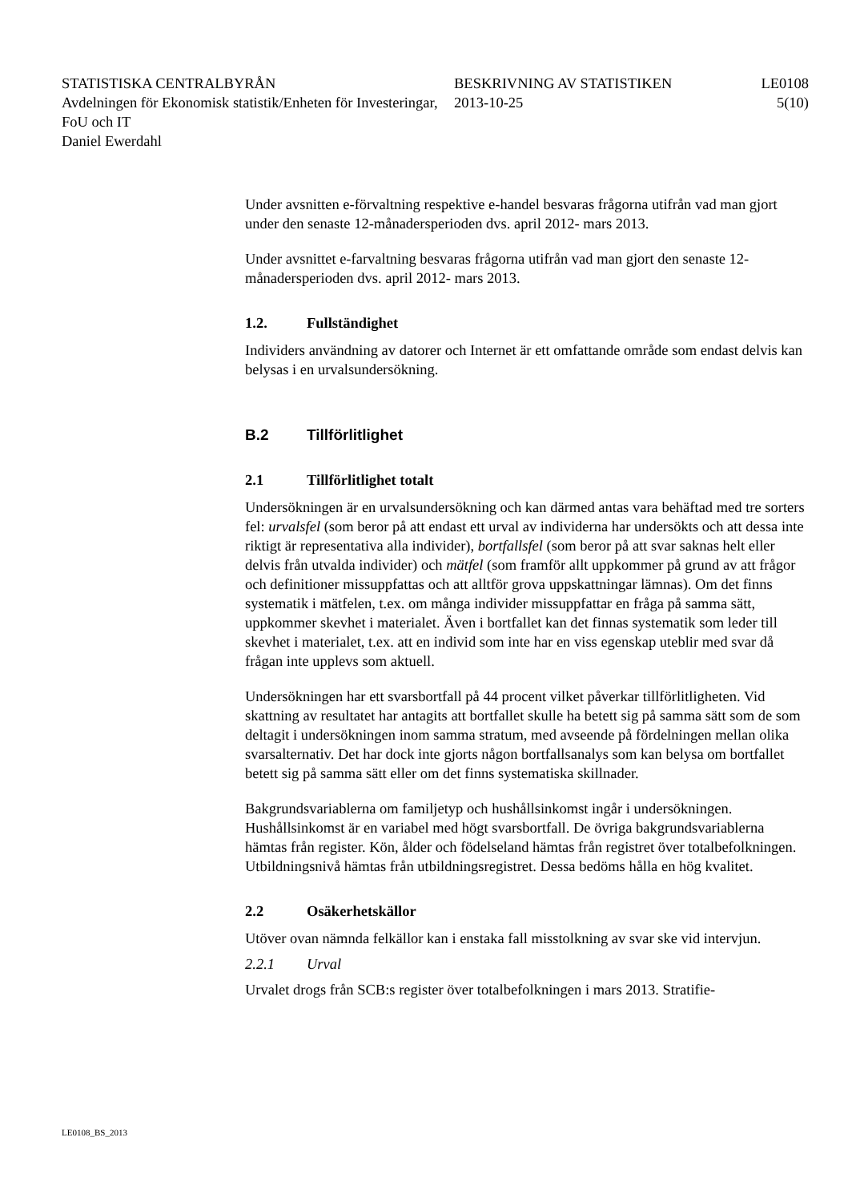STATISTISKA CENTRALBYRÅN
Avdelningen för Ekonomisk statistik/Enheten för Investeringar, FoU och IT
Daniel Ewerdahl
BESKRIVNING AV STATISTIKEN
2013-10-25
LE0108
5(10)
Under avsnitten e-förvaltning respektive e-handel besvaras frågorna utifrån vad man gjort under den senaste 12-månadersperioden dvs. april 2012- mars 2013.
Under avsnittet e-farvaltning besvaras frågorna utifrån vad man gjort den senaste 12-månadersperioden dvs. april 2012- mars 2013.
1.2. Fullständighet
Individers användning av datorer och Internet är ett omfattande område som endast delvis kan belysas i en urvalsundersökning.
B.2 Tillförlitlighet
2.1 Tillförlitlighet totalt
Undersökningen är en urvalsundersökning och kan därmed antas vara behäftad med tre sorters fel: urvalsfel (som beror på att endast ett urval av individerna har undersökts och att dessa inte riktigt är representativa alla individer), bortfallsfel (som beror på att svar saknas helt eller delvis från utvalda individer) och mätfel (som framför allt uppkommer på grund av att frågor och definitioner missupp­fattas och att alltför grova uppskattningar lämnas). Om det finns systematik i mätfelen, t.ex. om många individer missuppfattar en fråga på samma sätt, uppkommer skevhet i materialet. Även i bortfallet kan det finnas systematik som leder till skevhet i materialet, t.ex. att en individ som inte har en viss egenskap uteblir med svar då frågan inte upplevs som aktuell.
Undersökningen har ett svarsbortfall på 44 procent vilket påverkar tillförlitlig­heten. Vid skattning av resultatet har antagits att bortfallet skulle ha betett sig på samma sätt som de som deltagit i undersökningen inom samma stratum, med avseende på fördelningen mellan olika svarsalternativ. Det har dock inte gjorts någon bortfallsanalys som kan belysa om bortfallet betett sig på samma sätt eller om det finns systematiska skillnader.
Bakgrundsvariablerna om familjetyp och hushållsinkomst ingår i undersökning­en. Hushållsinkomst är en variabel med högt svarsbortfall. De övriga bak­grundsvariablerna hämtas från register. Kön, ålder och födelseland hämtas från registret över totalbefolkningen. Utbildningsnivå hämtas från utbildningsregist­ret. Dessa bedöms hålla en hög kvalitet.
2.2 Osäkerhetskällor
Utöver ovan nämnda felkällor kan i enstaka fall misstolkning av svar ske vid intervjun.
2.2.1 Urval
Urvalet drogs från SCB:s register över totalbefolkningen i mars 2013. Stratifie-
LE0108_BS_2013